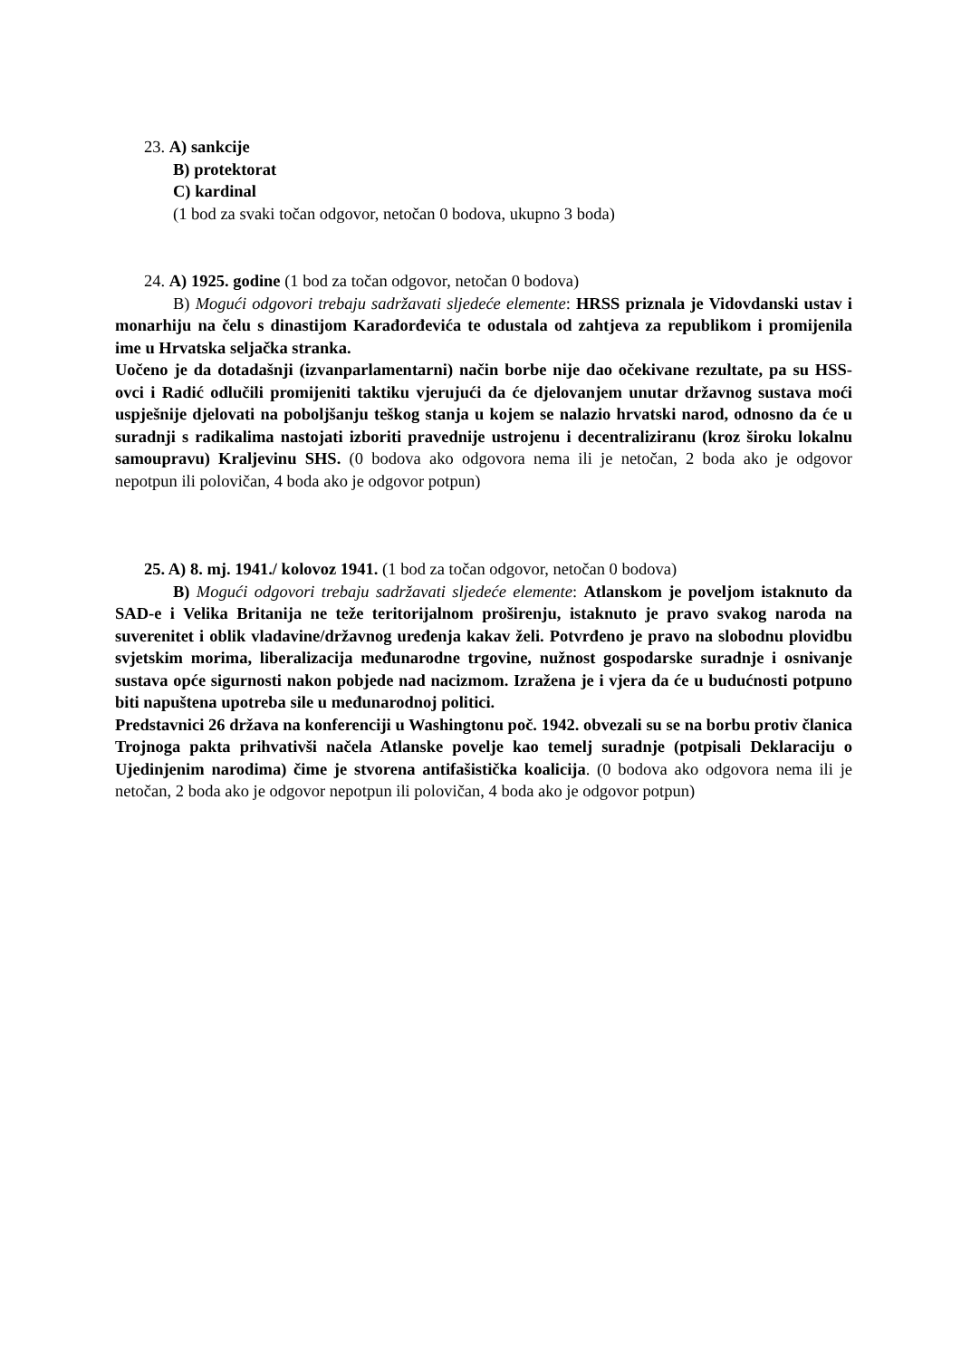23. A) sankcije
B) protektorat
C) kardinal
(1 bod za svaki točan odgovor, netočan 0 bodova, ukupno 3 boda)
24. A) 1925. godine (1 bod za točan odgovor, netočan 0 bodova)
B) Mogući odgovori trebaju sadržavati sljedeće elemente: HRSS priznala je Vidovdanski ustav i monarhiju na čelu s dinastijom Karađorđevića te odustala od zahtjeva za republikom i promijenila ime u Hrvatska seljačka stranka.
Uočeno je da dotadašnji (izvanparlamentarni) način borbe nije dao očekivane rezultate, pa su HSS-ovci i Radić odlučili promijeniti taktiku vjerujući da će djelovanjem unutar državnog sustava moći uspješnije djelovati na poboljšanju teškog stanja u kojem se nalazio hrvatski narod, odnosno da će u suradnji s radikalima nastojati izboriti pravednije ustrojenu i decentraliziranu (kroz široku lokalnu samoupravu) Kraljevinu SHS. (0 bodova ako odgovora nema ili je netočan, 2 boda ako je odgovor nepotpun ili polovičan, 4 boda ako je odgovor potpun)
25. A) 8. mj. 1941./ kolovoz 1941. (1 bod za točan odgovor, netočan 0 bodova)
B) Mogući odgovori trebaju sadržavati sljedeće elemente: Atlanskom je poveljom istaknuto da SAD-e i Velika Britanija ne teže teritorijalnom proširenju, istaknuto je pravo svakog naroda na suverenitet i oblik vladavine/državnog uređenja kakav želi. Potvrđeno je pravo na slobodnu plovidbu svjetskim morima, liberalizacija međunarodne trgovine, nužnost gospodarske suradnje i osnivanje sustava opće sigurnosti nakon pobjede nad nacizmom. Izražena je i vjera da će u budućnosti potpuno biti napuštena upotreba sile u međunarodnoj politici.
Predstavnici 26 država na konferenciji u Washingtonu poč. 1942. obvezali su se na borbu protiv članica Trojnoga pakta prihvativši načela Atlanske povelje kao temelj suradnje (potpisali Deklaraciju o Ujedinjenim narodima) čime je stvorena antifašistička koalicija. (0 bodova ako odgovora nema ili je netočan, 2 boda ako je odgovor nepotpun ili polovičan, 4 boda ako je odgovor potpun)